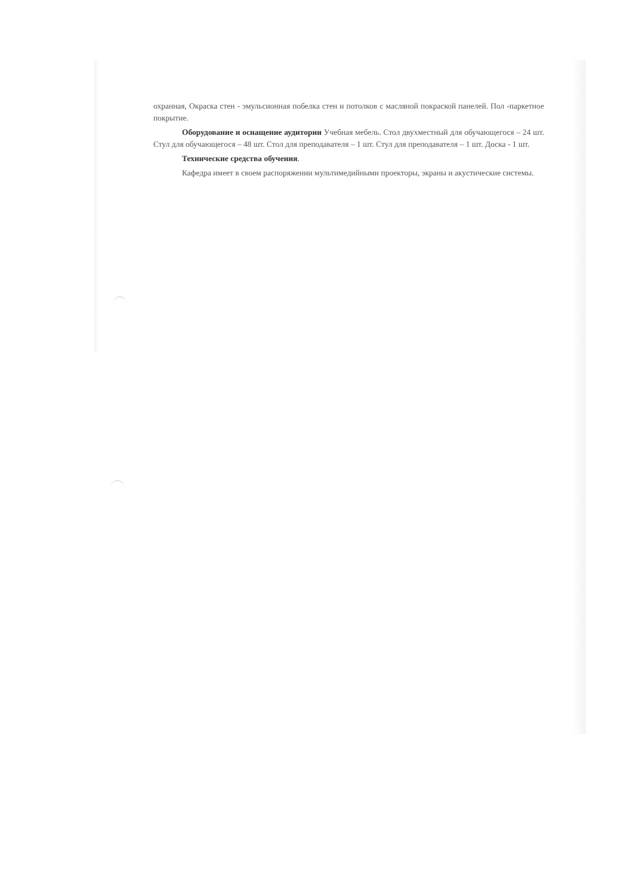охранная, Окраска стен - эмульсионная побелка стен и потолков с масляной покраской панелей. Пол -паркетное покрытие.
Оборудование и оснащение аудитории Учебная мебель. Стол двухместный для обучающегося – 24 шт. Стул для обучающегося – 48 шт. Стол для преподавателя – 1 шт. Стул для преподавателя – 1 шт. Доска - 1 шт.
Технические средства обучения.
Кафедра имеет в своем распоряжении мультимедийными проекторы, экраны и акустические системы.